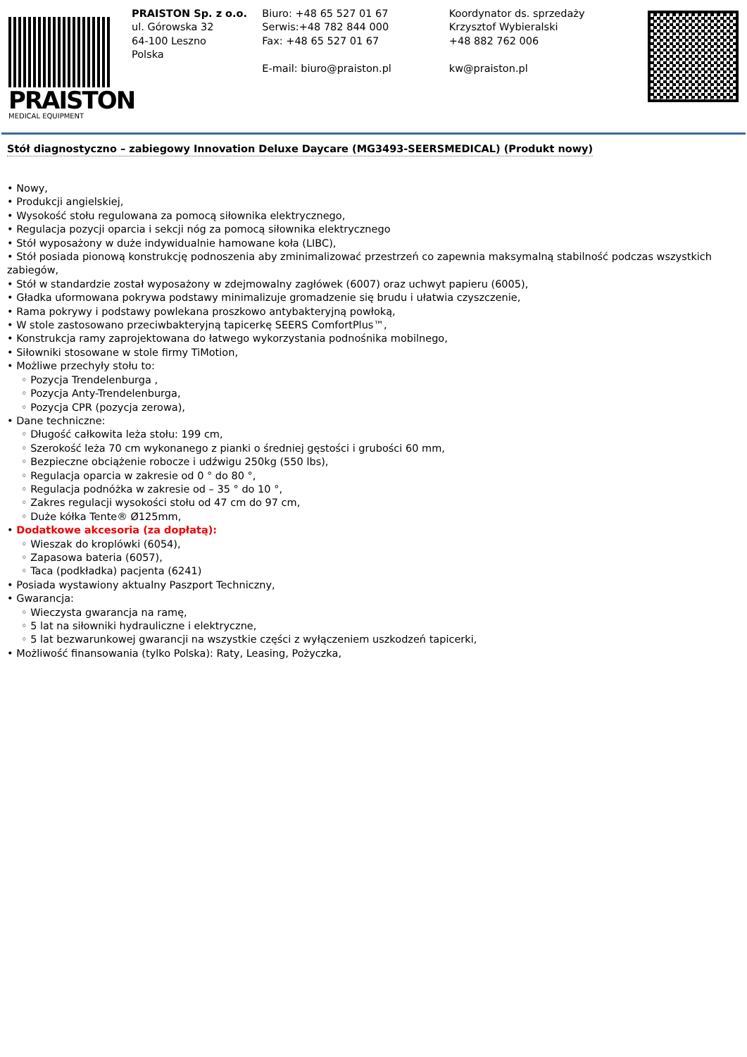PRAISTON
MEDICAL EQUIPMENT
PRAISTON Sp. z o.o.
ul. Górowska 32
64-100 Leszno
Polska
Biuro: +48 65 527 01 67
Serwis:+48 782 844 000
Fax: +48 65 527 01 67
E-mail: biuro@praiston.pl
Koordynator ds. sprzedaży
Krzysztof Wybieralski
+48 882 762 006
kw@praiston.pl
Stół diagnostyczno – zabiegowy Innovation Deluxe Daycare (MG3493-SEERSMEDICAL) (Produkt nowy)
• Nowy,
• Produkcji angielskiej,
• Wysokość stołu regulowana za pomocą siłownika elektrycznego,
• Regulacja pozycji oparcia i sekcji nóg za pomocą siłownika elektrycznego
• Stół wyposażony w duże indywidualnie hamowane koła (LIBC),
• Stół posiada pionową konstrukcję podnoszenia aby zminimalizować przestrzeń co zapewnia maksymalną stabilność podczas wszystkich zabiegów,
• Stół w standardzie został wyposażony w zdejmowalny zagłówek (6007) oraz uchwyt papieru (6005),
• Gładka uformowana pokrywa podstawy minimalizuje gromadzenie się brudu i ułatwia czyszczenie,
• Rama pokrywy i podstawy powlekana proszkowo antybakteryjną powłoką,
• W stole zastosowano przeciwbakteryjną tapicerkę SEERS ComfortPlus™,
• Konstrukcja ramy zaprojektowana do łatwego wykorzystania podnośnika mobilnego,
• Siłowniki stosowane w stole firmy TiMotion,
• Możliwe przechyły stołu to:
◦ Pozycja Trendelenburga ,
◦ Pozycja Anty-Trendelenburga,
◦ Pozycja CPR (pozycja zerowa),
• Dane techniczne:
◦ Długość całkowita leża stołu: 199 cm,
◦ Szerokość leża 70 cm wykonanego z pianki o średniej gęstości i grubości 60 mm,
◦ Bezpieczne obciążenie robocze i udźwigu 250kg (550 lbs),
◦ Regulacja oparcia w zakresie od 0 ° do 80 °,
◦ Regulacja podnóżka w zakresie od – 35 ° do 10 °,
◦ Zakres regulacji wysokości stołu od 47 cm do 97 cm,
◦ Duże kółka Tente® Ø125mm,
• Dodatkowe akcesoria (za dopłatą):
◦ Wieszak do kroplówki (6054),
◦ Zapasowa bateria (6057),
◦ Taca (podkładka) pacjenta (6241)
• Posiada wystawiony aktualny Paszport Techniczny,
• Gwarancja:
◦ Wieczysta gwarancja na ramę,
◦ 5 lat na siłowniki hydrauliczne i elektryczne,
◦ 5 lat bezwarunkowej gwarancji na wszystkie części z wyłączeniem uszkodzeń tapicerki,
• Możliwość finansowania (tylko Polska): Raty, Leasing, Pożyczka,